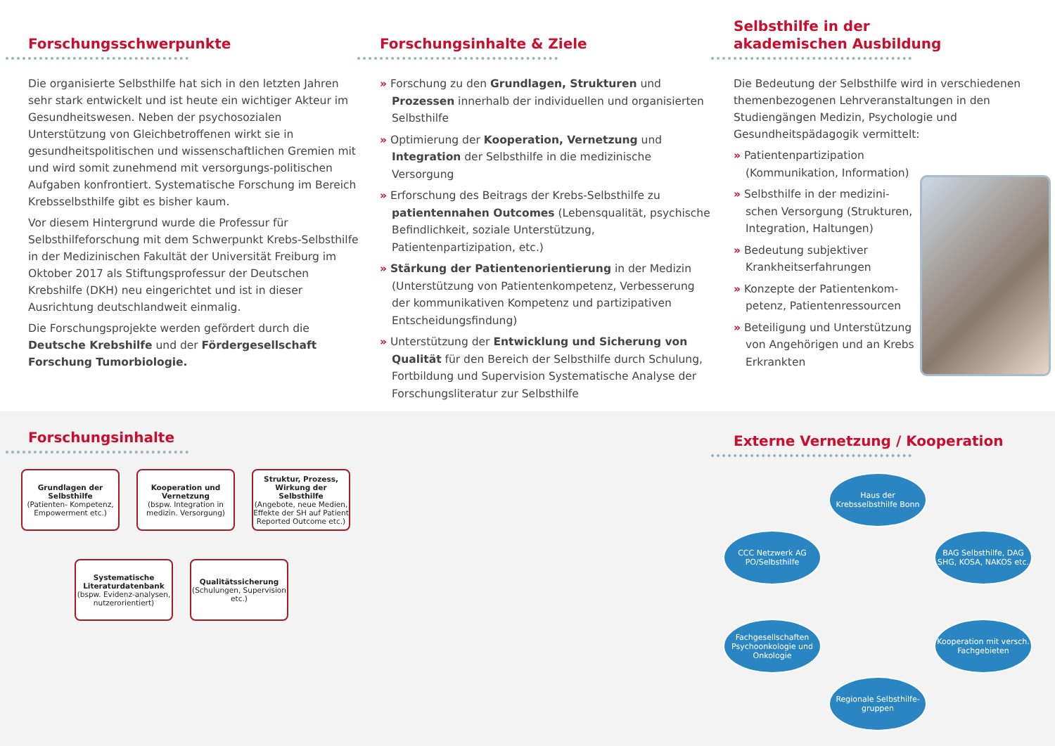Forschungsschwerpunkte
Die organisierte Selbsthilfe hat sich in den letzten Jahren sehr stark entwickelt und ist heute ein wichtiger Akteur im Gesundheitswesen. Neben der psychosozialen Unterstützung von Gleichbetroffenen wirkt sie in gesundheitspolitischen und wissenschaftlichen Gremien mit und wird somit zunehmend mit versorgungs-politischen Aufgaben konfrontiert. Systematische Forschung im Bereich Krebsselbsthilfe gibt es bisher kaum.
Vor diesem Hintergrund wurde die Professur für Selbsthilfeforschung mit dem Schwerpunkt Krebs-Selbsthilfe in der Medizinischen Fakultät der Universität Freiburg im Oktober 2017 als Stiftungsprofessur der Deutschen Krebshilfe (DKH) neu eingerichtet und ist in dieser Ausrichtung deutschlandweit einmalig.
Die Forschungsprojekte werden gefördert durch die Deutsche Krebshilfe und der Fördergesellschaft Forschung Tumorbiologie.
Forschungsinhalte & Ziele
» Forschung zu den Grundlagen, Strukturen und Prozessen innerhalb der individuellen und organisierten Selbsthilfe
» Optimierung der Kooperation, Vernetzung und Integration der Selbsthilfe in die medizinische Versorgung
» Erforschung des Beitrags der Krebs-Selbsthilfe zu patientennahen Outcomes (Lebensqualität, psychische Befindlichkeit, soziale Unterstützung, Patientenpartizipation, etc.)
» Stärkung der Patientenorientierung in der Medizin (Unterstützung von Patientenkompetenz, Verbesserung der kommunikativen Kompetenz und partizipativen Entscheidungsfindung)
» Unterstützung der Entwicklung und Sicherung von Qualität für den Bereich der Selbsthilfe durch Schulung, Fortbildung und Supervision Systematische Analyse der Forschungsliteratur zur Selbsthilfe
Selbsthilfe in der
akademischen Ausbildung
Die Bedeutung der Selbsthilfe wird in verschiedenen themenbezogenen Lehrveranstaltungen in den Studiengängen Medizin, Psychologie und Gesundheitspädagogik vermittelt:
» Patientenpartizipation (Kommunikation, Information)
» Selbsthilfe in der medizini-schen Versorgung (Strukturen, Integration, Haltungen)
» Bedeutung subjektiver Krankheitserfahrungen
» Konzepte der Patientenkom-petenz, Patientenressourcen
» Beteiligung und Unterstützung von Angehörigen und an Krebs Erkrankten
Forschungsinhalte
Grundlagen der Selbsthilfe
(Patienten- Kompetenz, Empowerment etc.)
Kooperation und Vernetzung
(bspw. Integration in medizin. Versorgung)
Struktur, Prozess, Wirkung der Selbsthilfe
(Angebote, neue Medien, Effekte der SH auf Patient Reported Outcome etc.)
Systematische Literaturdatenbank
(bspw. Evidenz-analysen, nutzerorientiert)
Qualitätssicherung
(Schulungen, Supervision etc.)
Externe Vernetzung / Kooperation
Haus der Krebsselbsthilfe Bonn
CCC Netzwerk AG PO/Selbsthilfe
BAG Selbsthilfe, DAG SHG, KOSA, NAKOS etc.
Fachgesellschaften Psychoonkologie und Onkologie
Kooperation mit versch. Fachgebieten
Regionale Selbsthilfe-gruppen